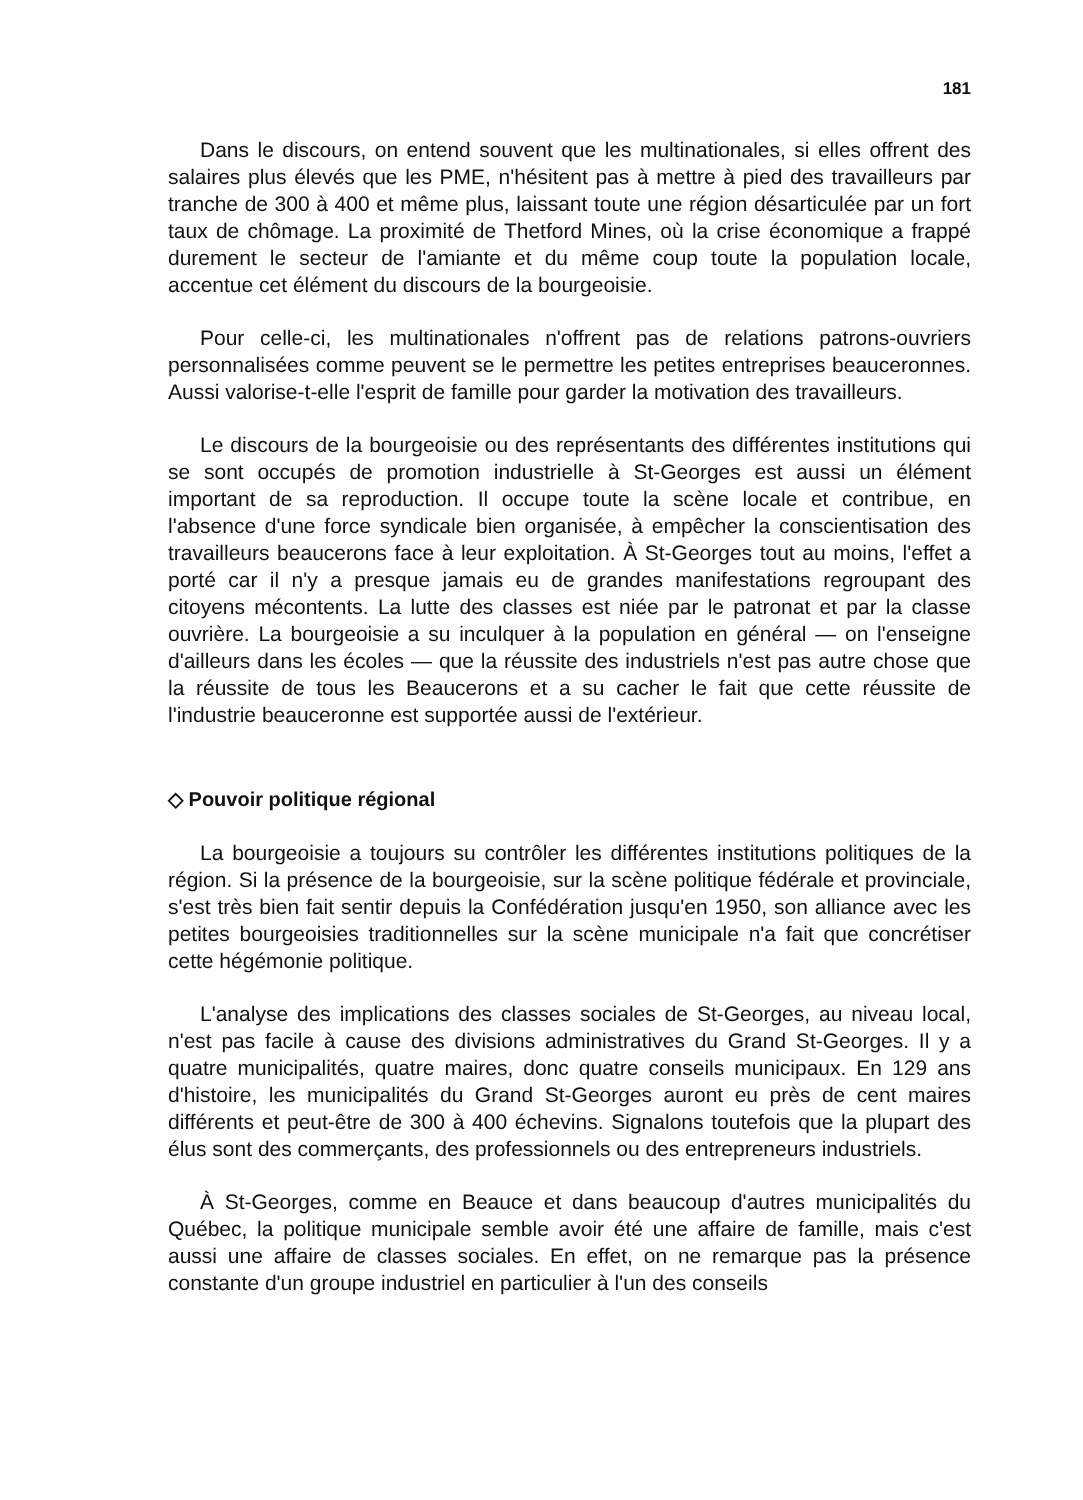181
Dans le discours, on entend souvent que les multinationales, si elles offrent des salaires plus élevés que les PME, n'hésitent pas à mettre à pied des travailleurs par tranche de 300 à 400 et même plus, laissant toute une région désarticulée par un fort taux de chômage. La proximité de Thetford Mines, où la crise économique a frappé durement le secteur de l'amiante et du même coup toute la population locale, accentue cet élément du discours de la bourgeoisie.
Pour celle-ci, les multinationales n'offrent pas de relations patrons-ouvriers personnalisées comme peuvent se le permettre les petites entreprises beauceronnes. Aussi valorise-t-elle l'esprit de famille pour garder la motivation des travailleurs.
Le discours de la bourgeoisie ou des représentants des différentes institutions qui se sont occupés de promotion industrielle à St-Georges est aussi un élément important de sa reproduction. Il occupe toute la scène locale et contribue, en l'absence d'une force syndicale bien organisée, à empêcher la conscientisation des travailleurs beaucerons face à leur exploitation. À St-Georges tout au moins, l'effet a porté car il n'y a presque jamais eu de grandes manifestations regroupant des citoyens mécontents. La lutte des classes est niée par le patronat et par la classe ouvrière. La bourgeoisie a su inculquer à la population en général — on l'enseigne d'ailleurs dans les écoles — que la réussite des industriels n'est pas autre chose que la réussite de tous les Beaucerons et a su cacher le fait que cette réussite de l'industrie beauceronne est supportée aussi de l'extérieur.
◇ Pouvoir politique régional
La bourgeoisie a toujours su contrôler les différentes institutions politiques de la région. Si la présence de la bourgeoisie, sur la scène politique fédérale et provinciale, s'est très bien fait sentir depuis la Confédération jusqu'en 1950, son alliance avec les petites bourgeoisies traditionnelles sur la scène municipale n'a fait que concrétiser cette hégémonie politique.
L'analyse des implications des classes sociales de St-Georges, au niveau local, n'est pas facile à cause des divisions administratives du Grand St-Georges. Il y a quatre municipalités, quatre maires, donc quatre conseils municipaux. En 129 ans d'histoire, les municipalités du Grand St-Georges auront eu près de cent maires différents et peut-être de 300 à 400 échevins. Signalons toutefois que la plupart des élus sont des commerçants, des professionnels ou des entrepreneurs industriels.
À St-Georges, comme en Beauce et dans beaucoup d'autres municipalités du Québec, la politique municipale semble avoir été une affaire de famille, mais c'est aussi une affaire de classes sociales. En effet, on ne remarque pas la présence constante d'un groupe industriel en particulier à l'un des conseils